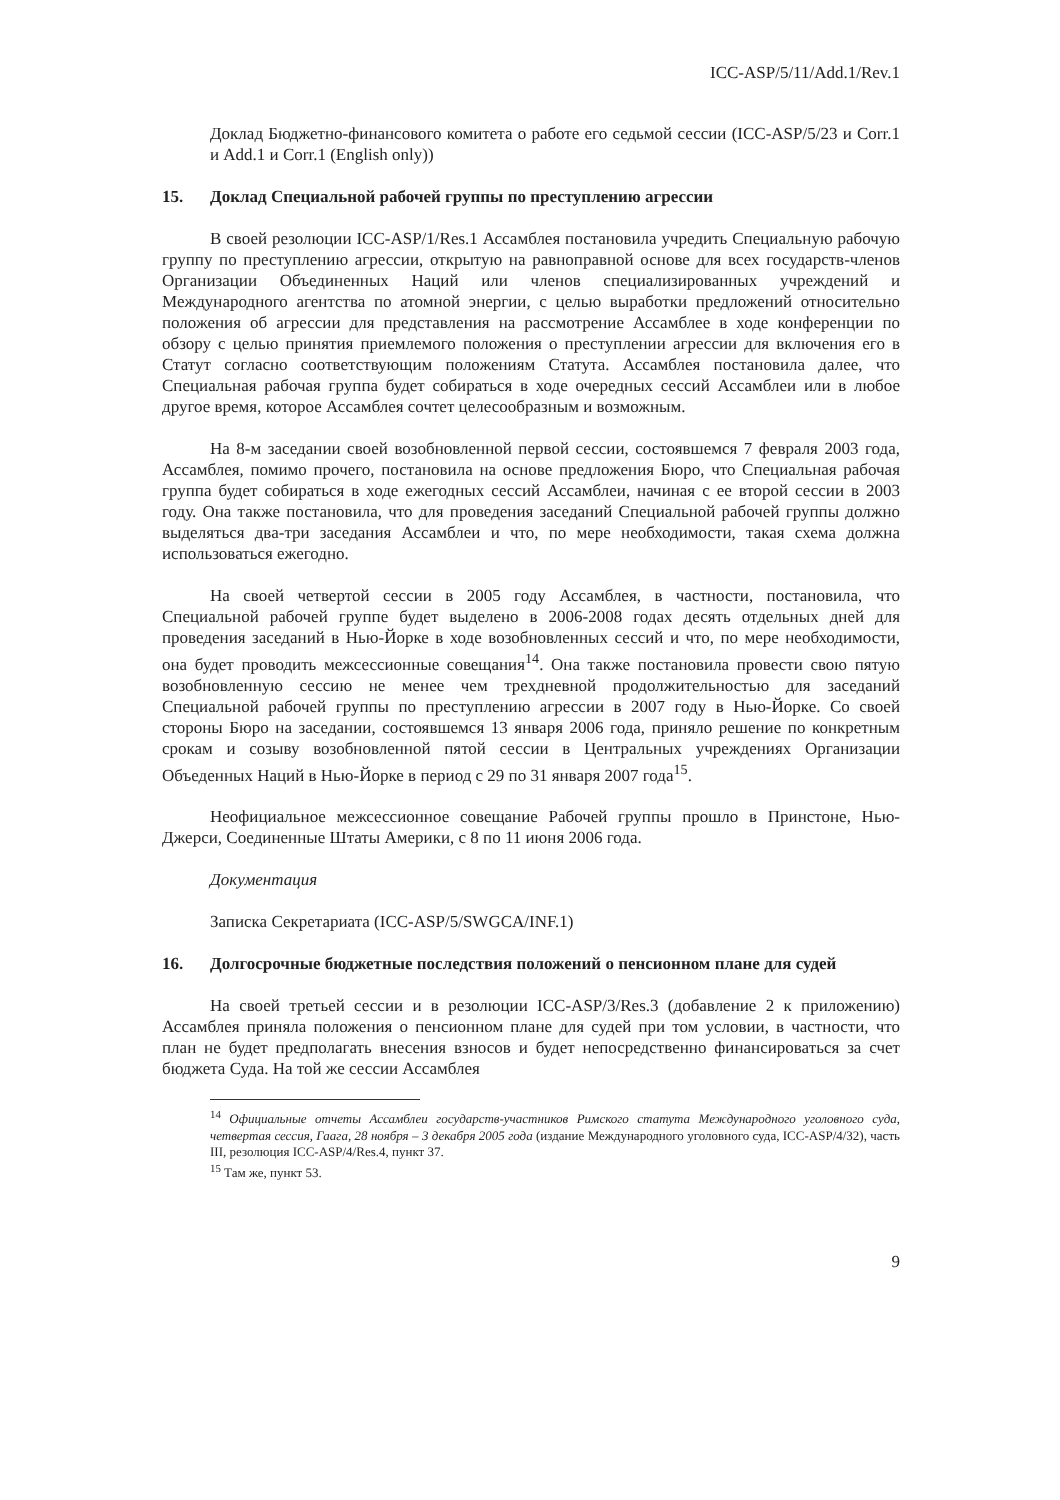ICC-ASP/5/11/Add.1/Rev.1
Доклад Бюджетно-финансового комитета о работе его седьмой сессии (ICC-ASP/5/23 и Corr.1 и Add.1 и Corr.1 (English only))
15. Доклад Специальной рабочей группы по преступлению агрессии
В своей резолюции ICC-ASP/1/Res.1 Ассамблея постановила учредить Специальную рабочую группу по преступлению агрессии, открытую на равноправной основе для всех государств-членов Организации Объединенных Наций или членов специализированных учреждений и Международного агентства по атомной энергии, с целью выработки предложений относительно положения об агрессии для представления на рассмотрение Ассамблее в ходе конференции по обзору с целью принятия приемлемого положения о преступлении агрессии для включения его в Статут согласно соответствующим положениям Статута. Ассамблея постановила далее, что Специальная рабочая группа будет собираться в ходе очередных сессий Ассамблеи или в любое другое время, которое Ассамблея сочтет целесообразным и возможным.
На 8-м заседании своей возобновленной первой сессии, состоявшемся 7 февраля 2003 года, Ассамблея, помимо прочего, постановила на основе предложения Бюро, что Специальная рабочая группа будет собираться в ходе ежегодных сессий Ассамблеи, начиная с ее второй сессии в 2003 году. Она также постановила, что для проведения заседаний Специальной рабочей группы должно выделяться два-три заседания Ассамблеи и что, по мере необходимости, такая схема должна использоваться ежегодно.
На своей четвертой сессии в 2005 году Ассамблея, в частности, постановила, что Специальной рабочей группе будет выделено в 2006-2008 годах десять отдельных дней для проведения заседаний в Нью-Йорке в ходе возобновленных сессий и что, по мере необходимости, она будет проводить межсессионные совещания<sup>14</sup>. Она также постановила провести свою пятую возобновленную сессию не менее чем трехдневной продолжительностью для заседаний Специальной рабочей группы по преступлению агрессии в 2007 году в Нью-Йорке. Со своей стороны Бюро на заседании, состоявшемся 13 января 2006 года, приняло решение по конкретным срокам и созыву возобновленной пятой сессии в Центральных учреждениях Организации Объеденных Наций в Нью-Йорке в период с 29 по 31 января 2007 года<sup>15</sup>.
Неофициальное межсессионное совещание Рабочей группы прошло в Принстоне, Нью-Джерси, Соединенные Штаты Америки, с 8 по 11 июня 2006 года.
Документация
Записка Секретариата (ICC-ASP/5/SWGCA/INF.1)
16. Долгосрочные бюджетные последствия положений о пенсионном плане для судей
На своей третьей сессии и в резолюции ICC-ASP/3/Res.3 (добавление 2 к приложению) Ассамблея приняла положения о пенсионном плане для судей при том условии, в частности, что план не будет предполагать внесения взносов и будет непосредственно финансироваться за счет бюджета Суда. На той же сессии Ассамблея
<sup>14</sup> Официальные отчеты Ассамблеи государств-участников Римского статута Международного уголовного суда, четвертая сессия, Гаага, 28 ноября – 3 декабря 2005 года (издание Международного уголовного суда, ICC-ASP/4/32), часть III, резолюция ICC-ASP/4/Res.4, пункт 37.
<sup>15</sup> Там же, пункт 53.
9